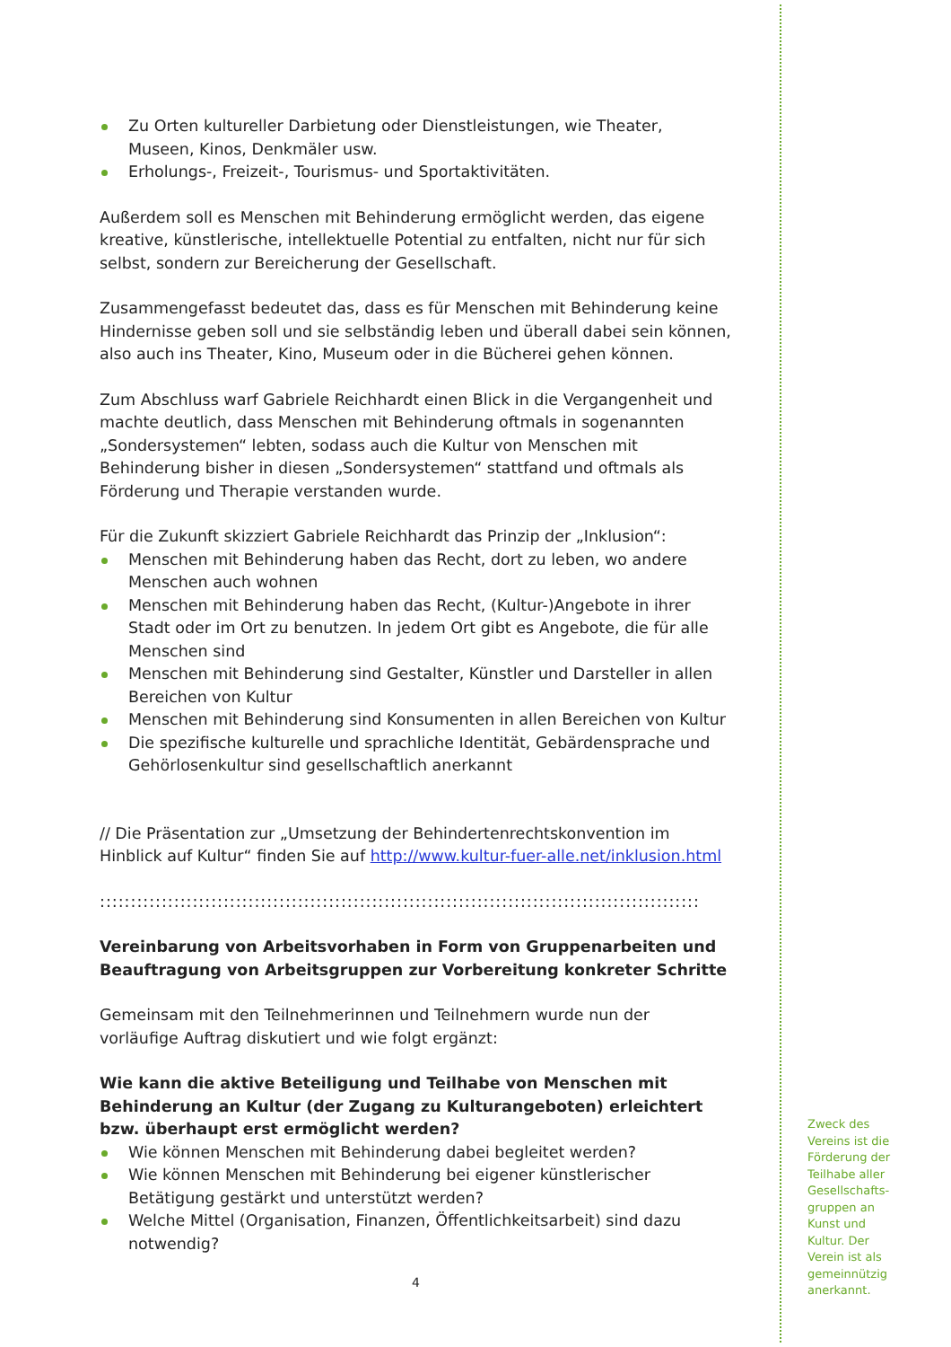Zu Orten kultureller Darbietung oder Dienstleistungen, wie Theater, Museen, Kinos, Denkmäler usw.
Erholungs-, Freizeit-, Tourismus- und Sportaktivitäten.
Außerdem soll es Menschen mit Behinderung ermöglicht werden, das eigene kreative, künstlerische, intellektuelle Potential zu entfalten, nicht nur für sich selbst, sondern zur Bereicherung der Gesellschaft.
Zusammengefasst bedeutet das, dass es für Menschen mit Behinderung keine Hindernisse geben soll und sie selbständig leben und überall dabei sein können, also auch ins Theater, Kino, Museum oder in die Bücherei gehen können.
Zum Abschluss warf Gabriele Reichhardt einen Blick in die Vergangenheit und machte deutlich, dass Menschen mit Behinderung oftmals in sogenannten „Sondersystemen“ lebten, sodass auch die Kultur von Menschen mit Behinderung bisher in diesen „Sondersystemen“ stattfand und oftmals als Förderung und Therapie verstanden wurde.
Für die Zukunft skizziert Gabriele Reichhardt das Prinzip der „Inklusion“:
Menschen mit Behinderung haben das Recht, dort zu leben, wo andere Menschen auch wohnen
Menschen mit Behinderung haben das Recht, (Kultur-)Angebote in ihrer Stadt oder im Ort zu benutzen. In jedem Ort gibt es Angebote, die für alle Menschen sind
Menschen mit Behinderung sind Gestalter, Künstler und Darsteller in allen Bereichen von Kultur
Menschen mit Behinderung sind Konsumenten in allen Bereichen von Kultur
Die spezifische kulturelle und sprachliche Identität, Gebärdensprache und Gehörlosenkultur sind gesellschaftlich anerkannt
// Die Präsentation zur „Umsetzung der Behindertenrechtskonvention im Hinblick auf Kultur“ finden Sie auf http://www.kultur-fuer-alle.net/inklusion.html
:::::::::::::::::::::::::::::::::::::::::::::::::::::::::::::::::::::::::::::::::::::::::::::::::::::::::::::::::::::::::::::::::::::::::::::::::::::::
Vereinbarung von Arbeitsvorhaben in Form von Gruppenarbeiten und Beauftragung von Arbeitsgruppen zur Vorbereitung konkreter Schritte
Gemeinsam mit den Teilnehmerinnen und Teilnehmern wurde nun der vorläufige Auftrag diskutiert und wie folgt ergänzt:
Wie kann die aktive Beteiligung und Teilhabe von Menschen mit Behinderung an Kultur (der Zugang zu Kulturangeboten) erleichtert bzw. überhaupt erst ermöglicht werden?
Wie können Menschen mit Behinderung dabei begleitet werden?
Wie können Menschen mit Behinderung bei eigener künstlerischer Betätigung gestärkt und unterstützt werden?
Welche Mittel (Organisation, Finanzen, Öffentlichkeitsarbeit) sind dazu notwendig?
4
Zweck des Vereins ist die Förderung der Teilhabe aller Gesellschafts-gruppen an Kunst und Kultur. Der Verein ist als gemeinnützig anerkannt.